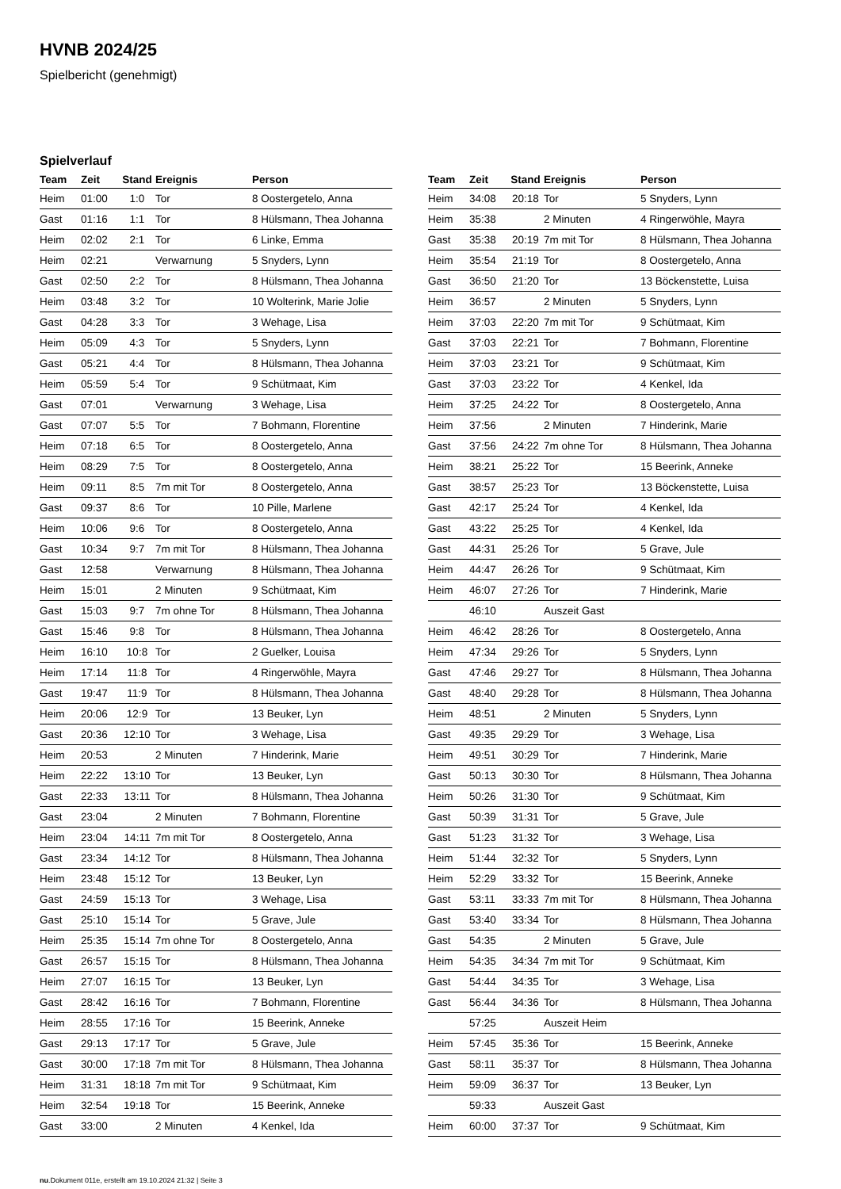HVNB 2024/25
Spielbericht (genehmigt)
Spielverlauf
| Team | Zeit | Stand | Ereignis | Person |
| --- | --- | --- | --- | --- |
| Heim | 01:00 | 1:0 | Tor | 8 Oostergetelo, Anna |
| Gast | 01:16 | 1:1 | Tor | 8 Hülsmann, Thea Johanna |
| Heim | 02:02 | 2:1 | Tor | 6 Linke, Emma |
| Heim | 02:21 | | Verwarnung | 5 Snyders, Lynn |
| Gast | 02:50 | 2:2 | Tor | 8 Hülsmann, Thea Johanna |
| Heim | 03:48 | 3:2 | Tor | 10 Wolterink, Marie Jolie |
| Gast | 04:28 | 3:3 | Tor | 3 Wehage, Lisa |
| Heim | 05:09 | 4:3 | Tor | 5 Snyders, Lynn |
| Gast | 05:21 | 4:4 | Tor | 8 Hülsmann, Thea Johanna |
| Heim | 05:59 | 5:4 | Tor | 9 Schütmaat, Kim |
| Gast | 07:01 | | Verwarnung | 3 Wehage, Lisa |
| Gast | 07:07 | 5:5 | Tor | 7 Bohmann, Florentine |
| Heim | 07:18 | 6:5 | Tor | 8 Oostergetelo, Anna |
| Heim | 08:29 | 7:5 | Tor | 8 Oostergetelo, Anna |
| Heim | 09:11 | 8:5 | 7m mit Tor | 8 Oostergetelo, Anna |
| Gast | 09:37 | 8:6 | Tor | 10 Pille, Marlene |
| Heim | 10:06 | 9:6 | Tor | 8 Oostergetelo, Anna |
| Gast | 10:34 | 9:7 | 7m mit Tor | 8 Hülsmann, Thea Johanna |
| Gast | 12:58 | | Verwarnung | 8 Hülsmann, Thea Johanna |
| Heim | 15:01 | | 2 Minuten | 9 Schütmaat, Kim |
| Gast | 15:03 | 9:7 | 7m ohne Tor | 8 Hülsmann, Thea Johanna |
| Gast | 15:46 | 9:8 | Tor | 8 Hülsmann, Thea Johanna |
| Heim | 16:10 | 10:8 | Tor | 2 Guelker, Louisa |
| Heim | 17:14 | 11:8 | Tor | 4 Ringerwöhle, Mayra |
| Gast | 19:47 | 11:9 | Tor | 8 Hülsmann, Thea Johanna |
| Heim | 20:06 | 12:9 | Tor | 13 Beuker, Lyn |
| Gast | 20:36 | 12:10 | Tor | 3 Wehage, Lisa |
| Heim | 20:53 | | 2 Minuten | 7 Hinderink, Marie |
| Heim | 22:22 | 13:10 | Tor | 13 Beuker, Lyn |
| Gast | 22:33 | 13:11 | Tor | 8 Hülsmann, Thea Johanna |
| Gast | 23:04 | | 2 Minuten | 7 Bohmann, Florentine |
| Heim | 23:04 | 14:11 | 7m mit Tor | 8 Oostergetelo, Anna |
| Gast | 23:34 | 14:12 | Tor | 8 Hülsmann, Thea Johanna |
| Heim | 23:48 | 15:12 | Tor | 13 Beuker, Lyn |
| Gast | 24:59 | 15:13 | Tor | 3 Wehage, Lisa |
| Gast | 25:10 | 15:14 | Tor | 5 Grave, Jule |
| Heim | 25:35 | 15:14 | 7m ohne Tor | 8 Oostergetelo, Anna |
| Gast | 26:57 | 15:15 | Tor | 8 Hülsmann, Thea Johanna |
| Heim | 27:07 | 16:15 | Tor | 13 Beuker, Lyn |
| Gast | 28:42 | 16:16 | Tor | 7 Bohmann, Florentine |
| Heim | 28:55 | 17:16 | Tor | 15 Beerink, Anneke |
| Gast | 29:13 | 17:17 | Tor | 5 Grave, Jule |
| Gast | 30:00 | 17:18 | 7m mit Tor | 8 Hülsmann, Thea Johanna |
| Heim | 31:31 | 18:18 | 7m mit Tor | 9 Schütmaat, Kim |
| Heim | 32:54 | 19:18 | Tor | 15 Beerink, Anneke |
| Gast | 33:00 | | 2 Minuten | 4 Kenkel, Ida |
| Team | Zeit | Stand | Ereignis | Person |
| --- | --- | --- | --- | --- |
| Heim | 34:08 | 20:18 | Tor | 5 Snyders, Lynn |
| Heim | 35:38 | | 2 Minuten | 4 Ringerwöhle, Mayra |
| Gast | 35:38 | 20:19 | 7m mit Tor | 8 Hülsmann, Thea Johanna |
| Heim | 35:54 | 21:19 | Tor | 8 Oostergetelo, Anna |
| Gast | 36:50 | 21:20 | Tor | 13 Böckenstette, Luisa |
| Heim | 36:57 | | 2 Minuten | 5 Snyders, Lynn |
| Heim | 37:03 | 22:20 | 7m mit Tor | 9 Schütmaat, Kim |
| Gast | 37:03 | 22:21 | Tor | 7 Bohmann, Florentine |
| Heim | 37:03 | 23:21 | Tor | 9 Schütmaat, Kim |
| Gast | 37:03 | 23:22 | Tor | 4 Kenkel, Ida |
| Heim | 37:25 | 24:22 | Tor | 8 Oostergetelo, Anna |
| Heim | 37:56 | | 2 Minuten | 7 Hinderink, Marie |
| Gast | 37:56 | 24:22 | 7m ohne Tor | 8 Hülsmann, Thea Johanna |
| Heim | 38:21 | 25:22 | Tor | 15 Beerink, Anneke |
| Gast | 38:57 | 25:23 | Tor | 13 Böckenstette, Luisa |
| Gast | 42:17 | 25:24 | Tor | 4 Kenkel, Ida |
| Gast | 43:22 | 25:25 | Tor | 4 Kenkel, Ida |
| Gast | 44:31 | 25:26 | Tor | 5 Grave, Jule |
| Heim | 44:47 | 26:26 | Tor | 9 Schütmaat, Kim |
| Heim | 46:07 | 27:26 | Tor | 7 Hinderink, Marie |
| | 46:10 | | Auszeit Gast | |
| Heim | 46:42 | 28:26 | Tor | 8 Oostergetelo, Anna |
| Heim | 47:34 | 29:26 | Tor | 5 Snyders, Lynn |
| Gast | 47:46 | 29:27 | Tor | 8 Hülsmann, Thea Johanna |
| Gast | 48:40 | 29:28 | Tor | 8 Hülsmann, Thea Johanna |
| Heim | 48:51 | | 2 Minuten | 5 Snyders, Lynn |
| Gast | 49:35 | 29:29 | Tor | 3 Wehage, Lisa |
| Heim | 49:51 | 30:29 | Tor | 7 Hinderink, Marie |
| Gast | 50:13 | 30:30 | Tor | 8 Hülsmann, Thea Johanna |
| Heim | 50:26 | 31:30 | Tor | 9 Schütmaat, Kim |
| Gast | 50:39 | 31:31 | Tor | 5 Grave, Jule |
| Gast | 51:23 | 31:32 | Tor | 3 Wehage, Lisa |
| Heim | 51:44 | 32:32 | Tor | 5 Snyders, Lynn |
| Heim | 52:29 | 33:32 | Tor | 15 Beerink, Anneke |
| Gast | 53:11 | 33:33 | 7m mit Tor | 8 Hülsmann, Thea Johanna |
| Gast | 53:40 | 33:34 | Tor | 8 Hülsmann, Thea Johanna |
| Gast | 54:35 | | 2 Minuten | 5 Grave, Jule |
| Heim | 54:35 | 34:34 | 7m mit Tor | 9 Schütmaat, Kim |
| Gast | 54:44 | 34:35 | Tor | 3 Wehage, Lisa |
| Gast | 56:44 | 34:36 | Tor | 8 Hülsmann, Thea Johanna |
| | 57:25 | | Auszeit Heim | |
| Heim | 57:45 | 35:36 | Tor | 15 Beerink, Anneke |
| Gast | 58:11 | 35:37 | Tor | 8 Hülsmann, Thea Johanna |
| Heim | 59:09 | 36:37 | Tor | 13 Beuker, Lyn |
| | 59:33 | | Auszeit Gast | |
| Heim | 60:00 | 37:37 | Tor | 9 Schütmaat, Kim |
nu.Dokument 011e, erstellt am 19.10.2024 21:32 | Seite 3